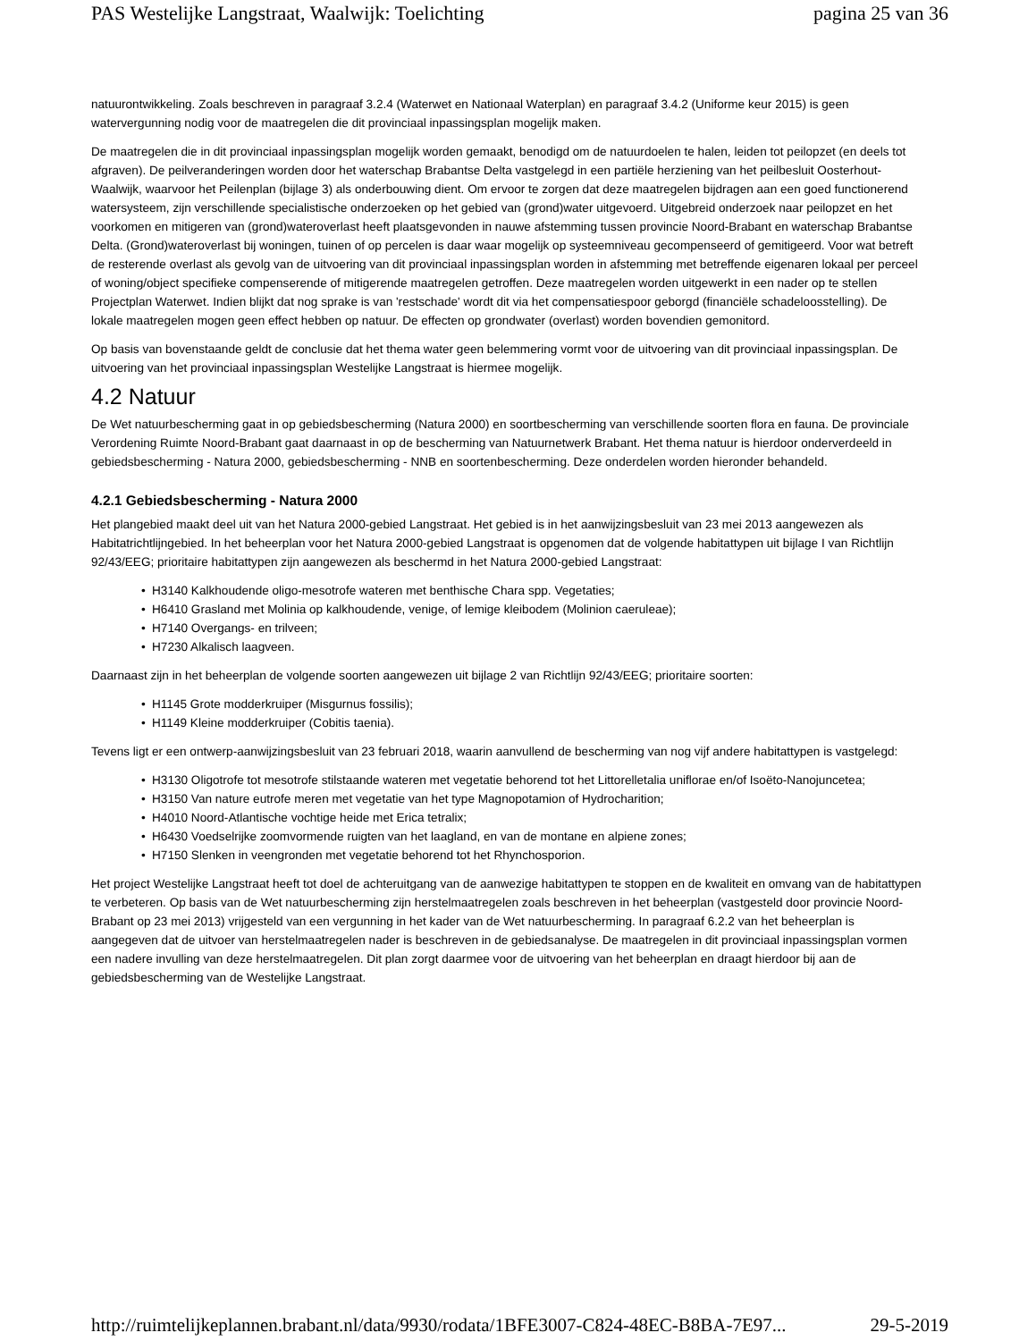PAS Westelijke Langstraat, Waalwijk: Toelichting pagina 25 van 36
natuurontwikkeling. Zoals beschreven in paragraaf 3.2.4 (Waterwet en Nationaal Waterplan) en paragraaf 3.4.2 (Uniforme keur 2015) is geen watervergunning nodig voor de maatregelen die dit provinciaal inpassingsplan mogelijk maken.
De maatregelen die in dit provinciaal inpassingsplan mogelijk worden gemaakt, benodigd om de natuurdoelen te halen, leiden tot peilopzet (en deels tot afgraven). De peilveranderingen worden door het waterschap Brabantse Delta vastgelegd in een partiële herziening van het peilbesluit Oosterhout-Waalwijk, waarvoor het Peilenplan (bijlage 3) als onderbouwing dient. Om ervoor te zorgen dat deze maatregelen bijdragen aan een goed functionerend watersysteem, zijn verschillende specialistische onderzoeken op het gebied van (grond)water uitgevoerd. Uitgebreid onderzoek naar peilopzet en het voorkomen en mitigeren van (grond)wateroverlast heeft plaatsgevonden in nauwe afstemming tussen provincie Noord-Brabant en waterschap Brabantse Delta. (Grond)wateroverlast bij woningen, tuinen of op percelen is daar waar mogelijk op systeemniveau gecompenseerd of gemitigeerd. Voor wat betreft de resterende overlast als gevolg van de uitvoering van dit provinciaal inpassingsplan worden in afstemming met betreffende eigenaren lokaal per perceel of woning/object specifieke compenserende of mitigerende maatregelen getroffen. Deze maatregelen worden uitgewerkt in een nader op te stellen Projectplan Waterwet. Indien blijkt dat nog sprake is van 'restschade' wordt dit via het compensatiespoor geborgd (financiële schadeloosstelling). De lokale maatregelen mogen geen effect hebben op natuur. De effecten op grondwater (overlast) worden bovendien gemonitord.
Op basis van bovenstaande geldt de conclusie dat het thema water geen belemmering vormt voor de uitvoering van dit provinciaal inpassingsplan. De uitvoering van het provinciaal inpassingsplan Westelijke Langstraat is hiermee mogelijk.
4.2 Natuur
De Wet natuurbescherming gaat in op gebiedsbescherming (Natura 2000) en soortbescherming van verschillende soorten flora en fauna. De provinciale Verordening Ruimte Noord-Brabant gaat daarnaast in op de bescherming van Natuurnetwerk Brabant. Het thema natuur is hierdoor onderverdeeld in gebiedsbescherming - Natura 2000, gebiedsbescherming - NNB en soortenbescherming. Deze onderdelen worden hieronder behandeld.
4.2.1 Gebiedsbescherming - Natura 2000
Het plangebied maakt deel uit van het Natura 2000-gebied Langstraat. Het gebied is in het aanwijzingsbesluit van 23 mei 2013 aangewezen als Habitatrichtlijngebied. In het beheerplan voor het Natura 2000-gebied Langstraat is opgenomen dat de volgende habitattypen uit bijlage I van Richtlijn 92/43/EEG; prioritaire habitattypen zijn aangewezen als beschermd in het Natura 2000-gebied Langstraat:
• H3140 Kalkhoudende oligo-mesotrofe wateren met benthische Chara spp. Vegetaties;
• H6410 Grasland met Molinia op kalkhoudende, venige, of lemige kleibodem (Molinion caeruleae);
• H7140 Overgangs- en trilveen;
• H7230 Alkalisch laagveen.
Daarnaast zijn in het beheerplan de volgende soorten aangewezen uit bijlage 2 van Richtlijn 92/43/EEG; prioritaire soorten:
• H1145 Grote modderkruiper (Misgurnus fossilis);
• H1149 Kleine modderkruiper (Cobitis taenia).
Tevens ligt er een ontwerp-aanwijzingsbesluit van 23 februari 2018, waarin aanvullend de bescherming van nog vijf andere habitattypen is vastgelegd:
• H3130 Oligotrofe tot mesotrofe stilstaande wateren met vegetatie behorend tot het Littorelletalia uniflorae en/of Isoëto-Nanojuncetea;
• H3150 Van nature eutrofe meren met vegetatie van het type Magnopotamion of Hydrocharition;
• H4010 Noord-Atlantische vochtige heide met Erica tetralix;
• H6430 Voedselrijke zoomvormende ruigten van het laagland, en van de montane en alpiene zones;
• H7150 Slenken in veengronden met vegetatie behorend tot het Rhynchosporion.
Het project Westelijke Langstraat heeft tot doel de achteruitgang van de aanwezige habitattypen te stoppen en de kwaliteit en omvang van de habitattypen te verbeteren. Op basis van de Wet natuurbescherming zijn herstelmaatregelen zoals beschreven in het beheerplan (vastgesteld door provincie Noord-Brabant op 23 mei 2013) vrijgesteld van een vergunning in het kader van de Wet natuurbescherming. In paragraaf 6.2.2 van het beheerplan is aangegeven dat de uitvoer van herstelmaatregelen nader is beschreven in de gebiedsanalyse. De maatregelen in dit provinciaal inpassingsplan vormen een nadere invulling van deze herstelmaatregelen. Dit plan zorgt daarmee voor de uitvoering van het beheerplan en draagt hierdoor bij aan de gebiedsbescherming van de Westelijke Langstraat.
http://ruimtelijkeplannen.brabant.nl/data/9930/rodata/1BFE3007-C824-48EC-B8BA-7E97... 29-5-2019